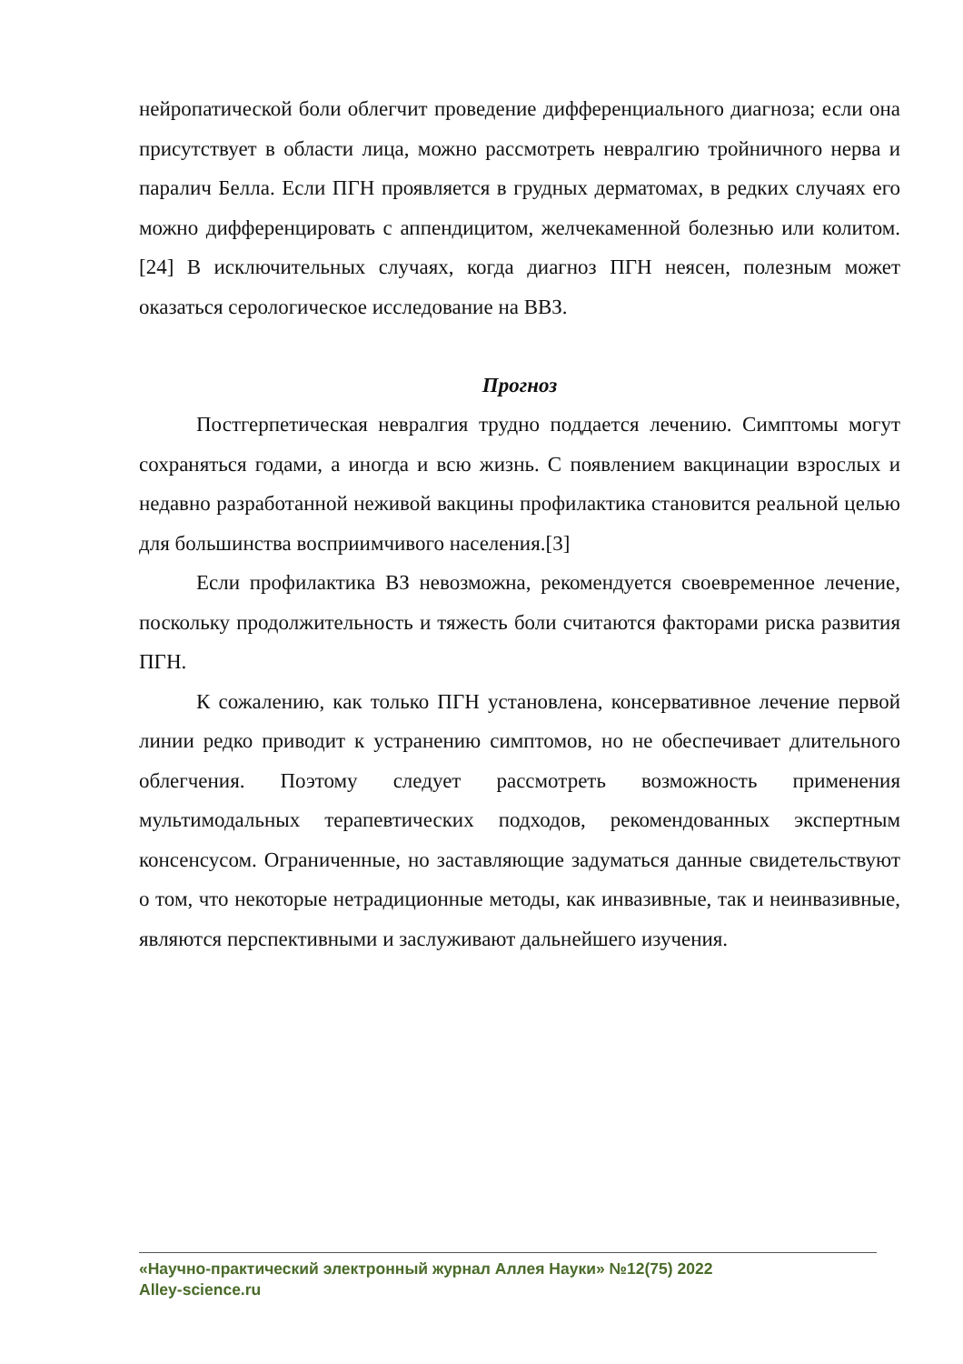нейропатической боли облегчит проведение дифференциального диагноза; если она присутствует в области лица, можно рассмотреть невралгию тройничного нерва и паралич Белла. Если ПГН проявляется в грудных дерматомах, в редких случаях его можно дифференцировать с аппендицитом, желчекаменной болезнью или колитом.[24] В исключительных случаях, когда диагноз ПГН неясен, полезным может оказаться серологическое исследование на ВВЗ.
Прогноз
Постгерпетическая невралгия трудно поддается лечению. Симптомы могут сохраняться годами, а иногда и всю жизнь. С появлением вакцинации взрослых и недавно разработанной неживой вакцины профилактика становится реальной целью для большинства восприимчивого населения.[3]
Если профилактика ВЗ невозможна, рекомендуется своевременное лечение, поскольку продолжительность и тяжесть боли считаются факторами риска развития ПГН.
К сожалению, как только ПГН установлена, консервативное лечение первой линии редко приводит к устранению симптомов, но не обеспечивает длительного облегчения. Поэтому следует рассмотреть возможность применения мультимодальных терапевтических подходов, рекомендованных экспертным консенсусом. Ограниченные, но заставляющие задуматься данные свидетельствуют о том, что некоторые нетрадиционные методы, как инвазивные, так и неинвазивные, являются перспективными и заслуживают дальнейшего изучения.
«Научно-практический электронный журнал Аллея Науки» №12(75) 2022
Alley-science.ru